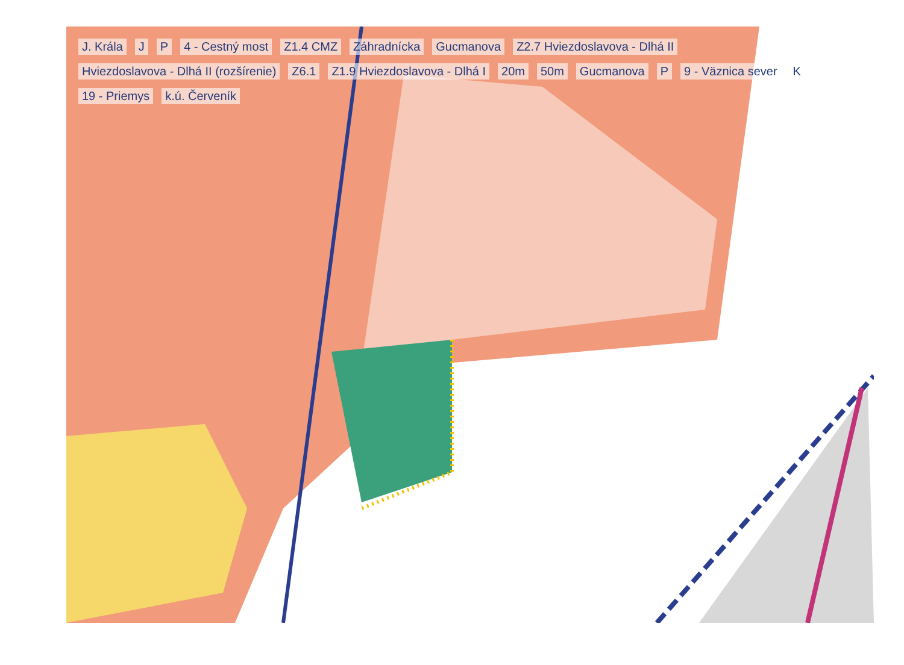J. Krála J P 4 - Cestný most Z1.4 CMZ Záhradnícka Gucmanova Z2.7 Hviezdoslavova - Dlhá II Hviezdoslavova - Dlhá II (rozšírenie) Z6.1 Z1.9 Hviezdoslavova - Dlhá I 20m 50m Gucmanova P 9 - Väznica sever K 19 - Priemys k.ú. Červeník